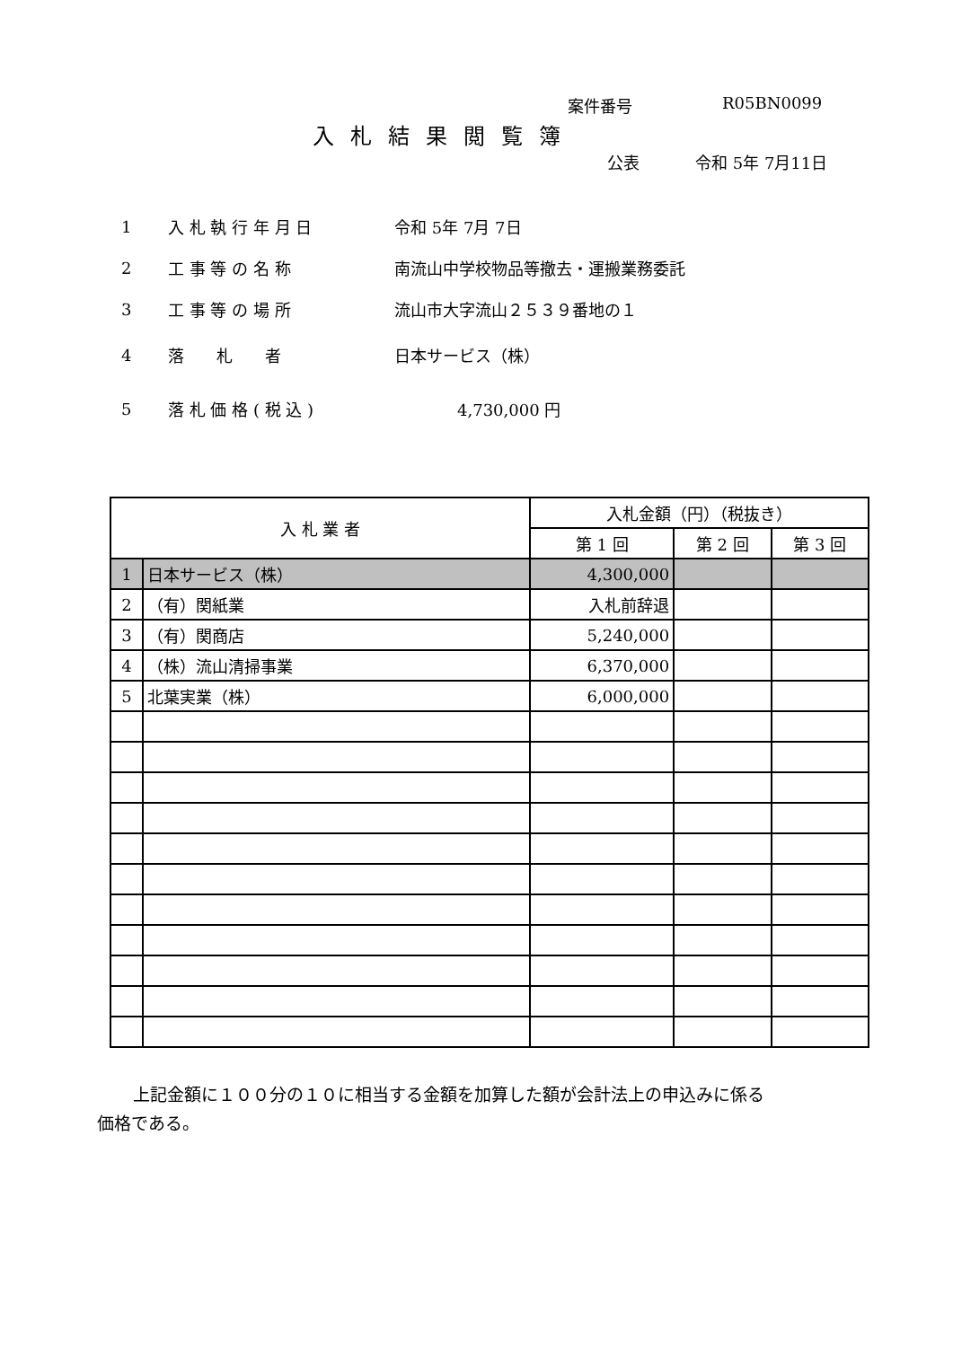案件番号 R05BN0099
入札結果閲覧簿
公表 令和 5年 7月11日
1 入 札 執 行 年 月 日 令和 5年 7月 7日
2 工 事 等 の 名 称 南流山中学校物品等撤去・運搬業務委託
3 工 事 等 の 場 所 流山市大字流山２５３９番地の１
4 落　　札　　者 日本サービス（株）
5 落 札 価 格 ( 税 込 ) 4,730,000 円
| 入 札 業 者 | | 入札金額（円）（税抜き） | | |
| --- | --- | --- | --- | --- |
| | | 第 1 回 | 第 2 回 | 第 3 回 |
| 1 | 日本サービス（株） | 4,300,000 | | |
| 2 | （有）関紙業 | 入札前辞退 | | |
| 3 | （有）関商店 | 5,240,000 | | |
| 4 | （株）流山清掃事業 | 6,370,000 | | |
| 5 | 北葉実業（株） | 6,000,000 | | |
上記金額に１００分の１０に相当する金額を加算した額が会計法上の申込みに係る
価格である。